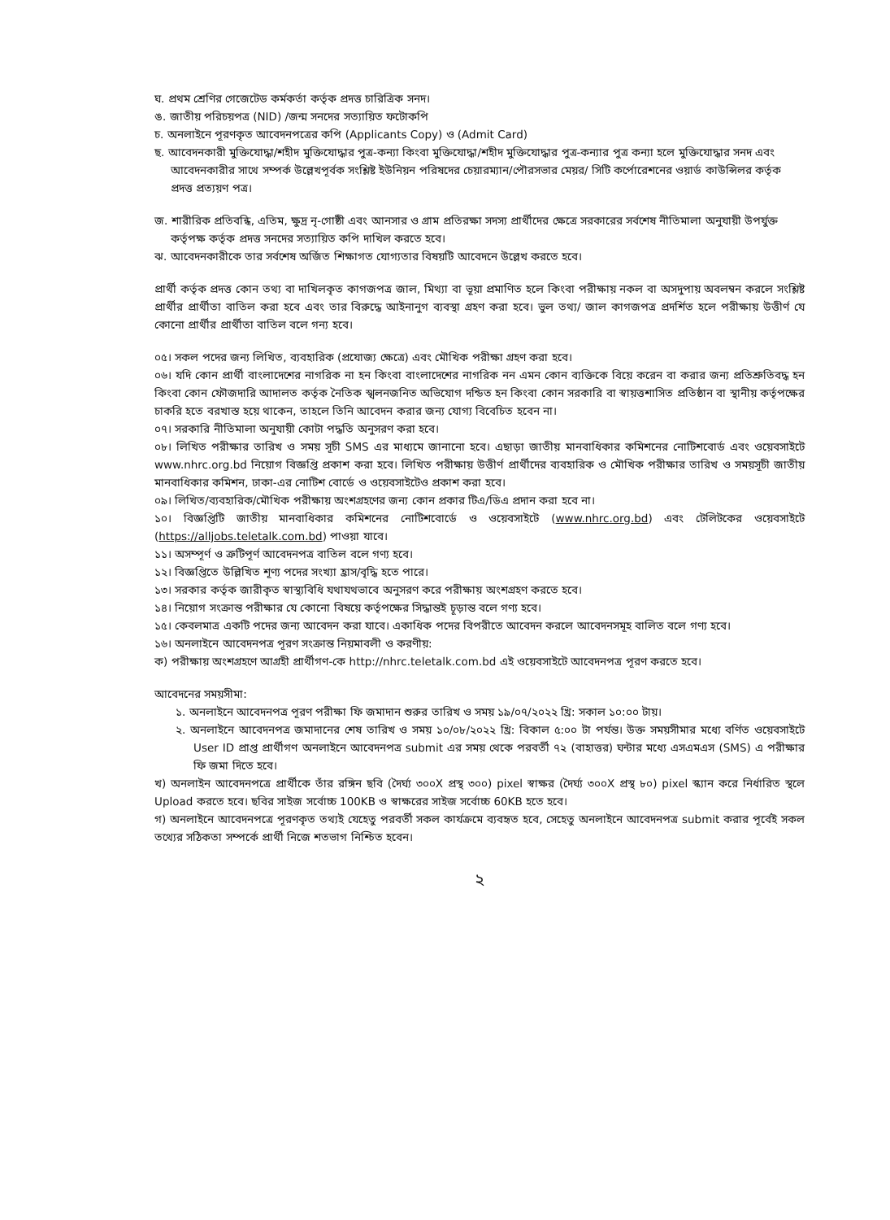ঘ. প্রথম শ্রেণির গেজেটেড কর্মকর্তা কর্তৃক প্রদত্ত চারিত্রিক সনদ।
ঙ. জাতীয় পরিচয়পত্র (NID) /জন্ম সনদের সত্যায়িত ফটোকপি
চ. অনলাইনে পূরণকৃত আবেদনপত্রের কপি (Applicants Copy) ও (Admit Card)
ছ. আবেদনকারী মুক্তিযোদ্ধা/শহীদ মুক্তিযোদ্ধার পুত্র-কন্যা কিংবা মুক্তিযোদ্ধা/শহীদ মুক্তিযোদ্ধার পুত্র-কন্যার পুত্র কন্যা হলে মুক্তিযোদ্ধার সনদ এবং আবেদনকারীর সাথে সম্পর্ক উল্লেখপূর্বক সংশ্লিষ্ট ইউনিয়ন পরিষদের চেয়ারম্যান/পৌরসভার মেয়র/ সিটি কর্পোরেশনের ওয়ার্ড কাউন্সিলর কর্তৃক প্রদত্ত প্রত্যয়ণ পত্র।
জ. শারীরিক প্রতিবন্ধি, এতিম, ক্ষুদ্র নৃ-গোষ্ঠী এবং আনসার ও গ্রাম প্রতিরক্ষা সদস্য প্রার্থীদের ক্ষেত্রে সরকারের সর্বশেষ নীতিমালা অনুযায়ী উপর্যুক্ত কর্তৃপক্ষ কর্তৃক প্রদত্ত সনদের সত্যায়িত কপি দাখিল করতে হবে।
ঝ. আবেদনকারীকে তার সর্বশেষ অর্জিত শিক্ষাগত যোগ্যতার বিষয়টি আবেদনে উল্লেখ করতে হবে।
প্রার্থী কর্তৃক প্রদত্ত কোন তথ্য বা দাখিলকৃত কাগজপত্র জাল, মিথ্যা বা ভূয়া প্রমাণিত হলে কিংবা পরীক্ষায় নকল বা অসদুপায় অবলম্বন করলে সংশ্লিষ্ট প্রার্থীর প্রার্থীতা বাতিল করা হবে এবং তার বিরুদ্ধে আইনানুগ ব্যবস্থা গ্রহণ করা হবে। ভুল তথ্য/ জাল কাগজপত্র প্রদর্শিত হলে পরীক্ষায় উত্তীর্ণ যে কোনো প্রার্থীর প্রার্থীতা বাতিল বলে গন্য হবে।
০৫। সকল পদের জন্য লিখিত, ব্যবহারিক (প্রযোজ্য ক্ষেত্রে) এবং মৌখিক পরীক্ষা গ্রহণ করা হবে।
০৬। যদি কোন প্রার্থী বাংলাদেশের নাগরিক না হন কিংবা বাংলাদেশের নাগরিক নন এমন কোন ব্যক্তিকে বিয়ে করেন বা করার জন্য প্রতিশ্রুতিবদ্ধ হন কিংবা কোন ফৌজদারি আদালত কর্তৃক নৈতিক স্খলনজনিত অভিযোগ দন্ডিত হন কিংবা কোন সরকারি বা স্বায়ত্তশাসিত প্রতিষ্ঠান বা স্থানীয় কর্তৃপক্ষের চাকরি হতে বরখাস্ত হয়ে থাকেন, তাহলে তিনি আবেদন করার জন্য যোগ্য বিবেচিত হবেন না।
০৭। সরকারি নীতিমালা অনুযায়ী কোটা পদ্ধতি অনুসরণ করা হবে।
০৮। লিখিত পরীক্ষার তারিখ ও সময় সূচী SMS এর মাধ্যমে জানানো হবে। এছাড়া জাতীয় মানবাধিকার কমিশনের নোটিশবোর্ড এবং ওয়েবসাইটে www.nhrc.org.bd নিয়োগ বিজ্ঞপ্তি প্রকাশ করা হবে। লিখিত পরীক্ষায় উত্তীর্ণ প্রার্থীদের ব্যবহারিক ও মৌখিক পরীক্ষার তারিখ ও সময়সূচী জাতীয় মানবাধিকার কমিশন, ঢাকা-এর নোটিশ বোর্ডে ও ওয়েবসাইটেও প্রকাশ করা হবে।
০৯। লিখিত/ব্যবহারিক/মৌখিক পরীক্ষায় অংশগ্রহণের জন্য কোন প্রকার টিএ/ডিএ প্রদান করা হবে না।
১০। বিজ্ঞপ্তিটি জাতীয় মানবাধিকার কমিশনের নোটিশবোর্ডে ও ওয়েবসাইটে (www.nhrc.org.bd) এবং টেলিটকের ওয়েবসাইটে (https://alljobs.teletalk.com.bd) পাওয়া যাবে।
১১। অসম্পূর্ণ ও ত্রুটিপূর্ণ আবেদনপত্র বাতিল বলে গণ্য হবে।
১২। বিজ্ঞপ্তিতে উল্লিখিত শূণ্য পদের সংখ্যা হ্রাস/বৃদ্ধি হতে পারে।
১৩। সরকার কর্তৃক জারীকৃত স্বাস্থ্যবিধি যথাযথভাবে অনুসরণ করে পরীক্ষায় অংশগ্রহণ করতে হবে।
১৪। নিয়োগ সংক্রান্ত পরীক্ষার যে কোনো বিষয়ে কর্তৃপক্ষের সিদ্ধান্তই চূড়ান্ত বলে গণ্য হবে।
১৫। কেবলমাত্র একটি পদের জন্য আবেদন করা যাবে। একাধিক পদের বিপরীতে আবেদন করলে আবেদনসমূহ বালিত বলে গণ্য হবে।
১৬। অনলাইনে আবেদনপত্র পূরণ সংক্রান্ত নিয়মাবলী ও করণীয়:
ক) পরীক্ষায় অংশগ্রহণে আগ্রহী প্রার্থীগণ-কে http://nhrc.teletalk.com.bd এই ওয়েবসাইটে আবেদনপত্র পূরণ করতে হবে।
আবেদনের সময়সীমা:
১. অনলাইনে আবেদনপত্র পূরণ পরীক্ষা ফি জমাদান শুরুর তারিখ ও সময় ১৯/০৭/২০২২ খ্রি: সকাল ১০:০০ টায়।
২. অনলাইনে আবেদনপত্র জমাদানের শেষ তারিখ ও সময় ১০/০৮/২০২২ খ্রি: বিকাল ৫:০০ টা পর্যন্ত। উক্ত সময়সীমার মধ্যে বর্ণিত ওয়েবসাইটে User ID প্রাপ্ত প্রার্থীগণ অনলাইনে আবেদনপত্র submit এর সময় থেকে পরবর্তী ৭২ (বাহাত্তর) ঘন্টার মধ্যে এসএমএস (SMS) এ পরীক্ষার ফি জমা দিতে হবে।
খ) অনলাইন আবেদনপত্রে প্রার্থীকে তাঁর রঙ্গিন ছবি (দৈর্ঘ্য ৩০০X প্রস্থ ৩০০) pixel স্বাক্ষর (দৈর্ঘ্য ৩০০X প্রস্থ ৮০) pixel স্ক্যান করে নির্ধারিত স্থলে Upload করতে হবে। ছবির সাইজ সর্বোচ্চ 100KB ও স্বাক্ষরের সাইজ সর্বোচ্চ 60KB হতে হবে।
গ) অনলাইনে আবেদনপত্রে পূরণকৃত তথ্যই যেহেতু পরবর্তী সকল কার্যক্রমে ব্যবহৃত হবে, সেহেতু অনলাইনে আবেদনপত্র submit করার পূর্বেই সকল তথ্যের সঠিকতা সম্পর্কে প্রার্থী নিজে শতভাগ নিশ্চিত হবেন।
২